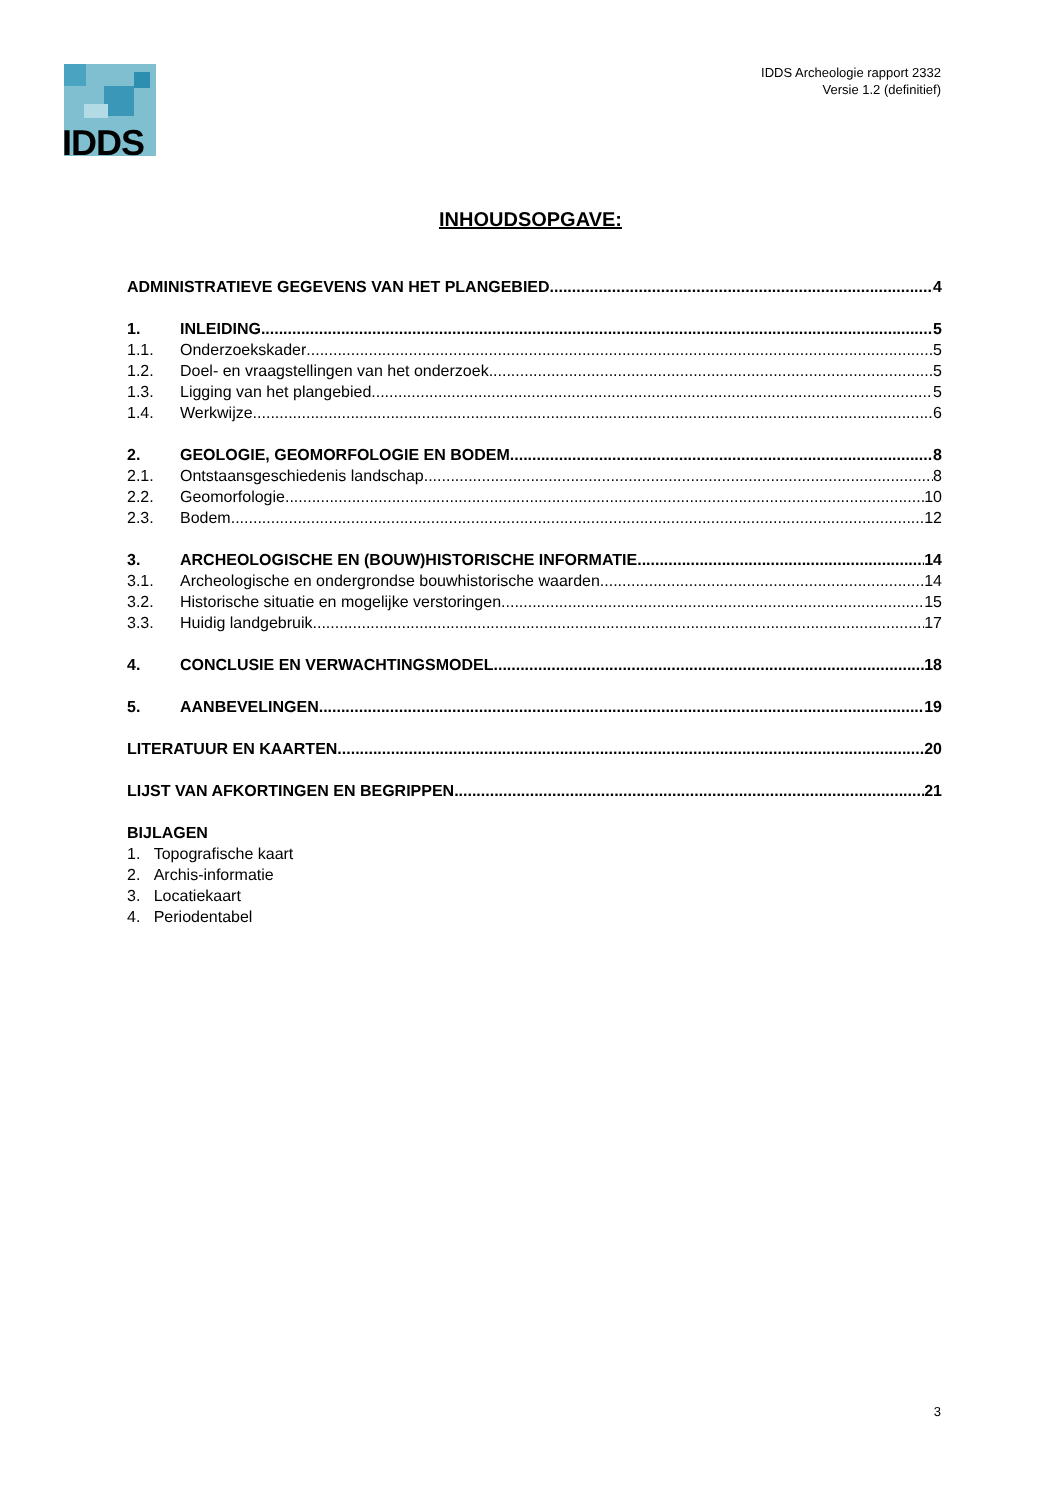IDDS
IDDS Archeologie rapport 2332
Versie 1.2 (definitief)
INHOUDSOPGAVE:
ADMINISTRATIEVE GEGEVENS VAN HET PLANGEBIED 4
1. INLEIDING 5
1.1. Onderzoekskader 5
1.2. Doel- en vraagstellingen van het onderzoek 5
1.3. Ligging van het plangebied 5
1.4. Werkwijze 6
2. GEOLOGIE, GEOMORFOLOGIE EN BODEM 8
2.1. Ontstaansgeschiedenis landschap 8
2.2. Geomorfologie 10
2.3. Bodem 12
3. ARCHEOLOGISCHE EN (BOUW)HISTORISCHE INFORMATIE 14
3.1. Archeologische en ondergrondse bouwhistorische waarden 14
3.2. Historische situatie en mogelijke verstoringen 15
3.3. Huidig landgebruik 17
4. CONCLUSIE EN VERWACHTINGSMODEL 18
5. AANBEVELINGEN 19
LITERATUUR EN KAARTEN 20
LIJST VAN AFKORTINGEN EN BEGRIPPEN 21
BIJLAGEN
1. Topografische kaart
2. Archis-informatie
3. Locatiekaart
4. Periodentabel
3